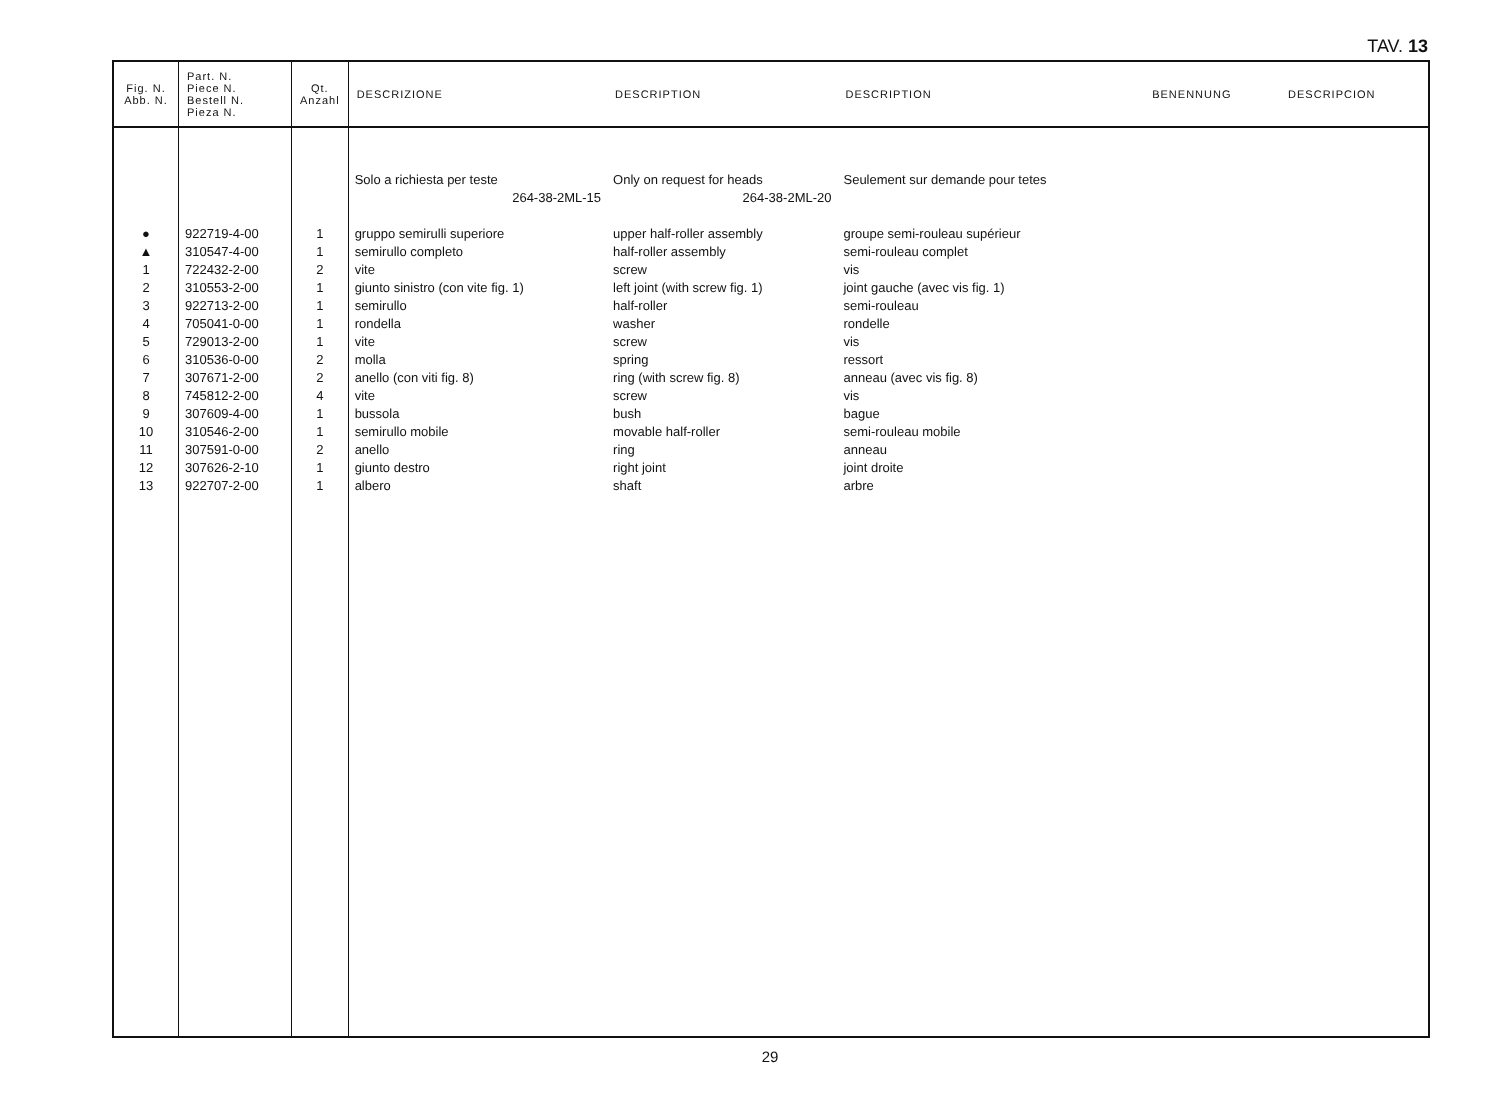TAV. 13
| Fig. N. Abb. N. | Part. N. Piece N. Bestell N. Pieza N. | Qt. Anzahl | DESCRIZIONE | DESCRIPTION | DESCRIPTION | BENENNUNG | DESCRIPCION |
| --- | --- | --- | --- | --- | --- | --- | --- |
| | | | Solo a richiesta per teste | Only on request for heads | Seulement sur demande pour tetes | | |
| | | | 264-38-2ML-15 | 264-38-2ML-20 | | | |
| ● | 922719-4-00 | 1 | gruppo semirulli superiore | upper half-roller assembly | groupe semi-rouleau supérieur | | |
| ▲ | 310547-4-00 | 1 | semirullo completo | half-roller assembly | semi-rouleau complet | | |
| 1 | 722432-2-00 | 2 | vite | screw | vis | | |
| 2 | 310553-2-00 | 1 | giunto sinistro (con vite fig. 1) | left joint (with screw fig. 1) | joint gauche (avec vis fig. 1) | | |
| 3 | 922713-2-00 | 1 | semirullo | half-roller | semi-rouleau | | |
| 4 | 705041-0-00 | 1 | rondella | washer | rondelle | | |
| 5 | 729013-2-00 | 1 | vite | screw | vis | | |
| 6 | 310536-0-00 | 2 | molla | spring | ressort | | |
| 7 | 307671-2-00 | 2 | anello (con viti fig. 8) | ring (with screw fig. 8) | anneau (avec vis fig. 8) | | |
| 8 | 745812-2-00 | 4 | vite | screw | vis | | |
| 9 | 307609-4-00 | 1 | bussola | bush | bague | | |
| 10 | 310546-2-00 | 1 | semirullo mobile | movable half-roller | semi-rouleau mobile | | |
| 11 | 307591-0-00 | 2 | anello | ring | anneau | | |
| 12 | 307626-2-10 | 1 | giunto destro | right joint | joint droite | | |
| 13 | 922707-2-00 | 1 | albero | shaft | arbre | | |
29